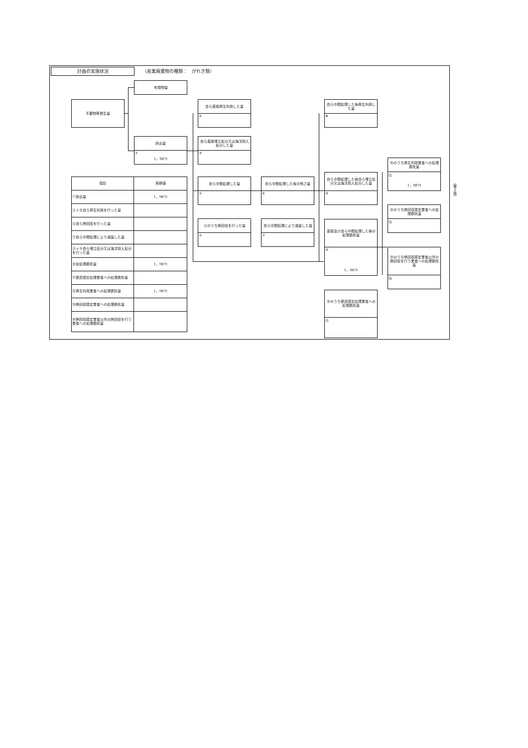計画の実施状況 （産業廃棄物の種類：　がれき類）
不要物等発生量
有償物量
排出量
①
1，987t
| 項目 | 実績値 |
| --- | --- |
| ①排出量 | 1，987t |
| ②＋⑧自ら再生利用を行った量 | |
| ⑤自ら熱回収を行った量 | |
| ⑦自ら中間処理により減量した量 | |
| ③＋⑨自ら埋立処分又は海洋投入処分を行った量 | |
| ⑩全処理委託量 | 1，987t |
| ⑪優良認定処理業者への処理委託量 | |
| ⑫再生利用業者への処理委託量 | 1，987t |
| ⑬熱回収認定業者への処理委託量 | |
| ⑭熱回収認定業者以外の熱回収を行う業者への処理委託量 | |
自ら直接再生利用した量
②
自ら直接埋立処分又は海洋投入処分した量
③
自ら中間処理した量
④
④のうち熱回収を行った量
⑤
自ら中間処理した後の残さ量
⑥
自ら中間処理により減量した量
⑦
自ら中間処理した後再生利用した量
⑧
自ら中間処理した後自ら埋立処分又は海洋投入処分した量
⑨
直接及び自ら中間処理した後の処理委託量
⑩
1，987t
⑩のうち優良認定処理業者への処理委託量
⑪
⑩のうち再生利用業者への処理委託量
⑫
1，987t
⑩のうち熱回収認定業者への処理委託量
⑬
⑩のうち熱回収認定業者以外の熱回収を行う業者への処理委託量
⑭
（第２面）